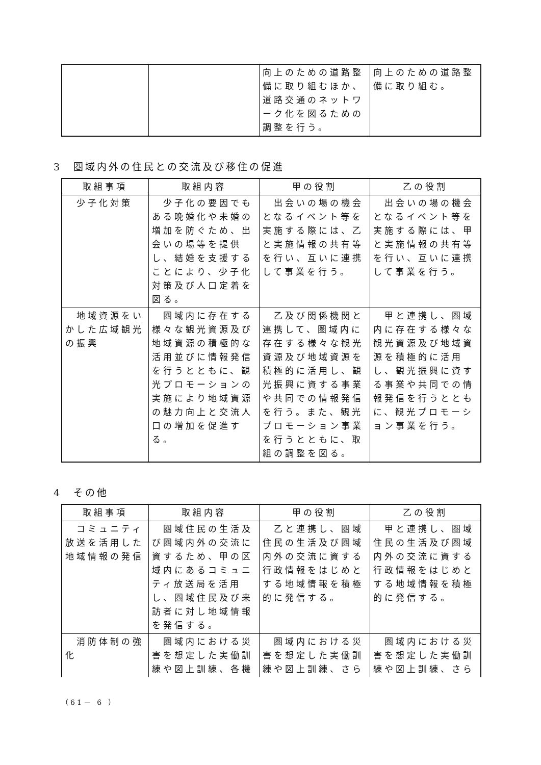| | | 向上のための道路整備に取り組むほか、道路交通のネットワーク化を図るための調整を行う。 | 向上のための道路整備に取り組む。 |
3　圏域内外の住民との交流及び移住の促進
| 取組事項 | 取組内容 | 甲の役割 | 乙の役割 |
| --- | --- | --- | --- |
| 少子化対策 | 少子化の要因でもある晩婚化や未婚の増加を防ぐため、出会いの場等を提供し、結婚を支援することにより、少子化対策及び人口定着を図る。 | 出会いの場の機会となるイベント等を実施する際には、乙と実施情報の共有等を行い、互いに連携して事業を行う。 | 出会いの場の機会となるイベント等を実施する際には、甲と実施情報の共有等を行い、互いに連携して事業を行う。 |
| 地域資源をいかした広域観光の振興 | 圏域内に存在する様々な観光資源及び地域資源の積極的な活用並びに情報発信を行うとともに、観光プロモーションの実施により地域資源の魅力向上と交流人口の増加を促進する。 | 乙及び関係機関と連携して、圏域内に存在する様々な観光資源及び地域資源を積極的に活用し、観光振興に資する事業や共同での情報発信を行う。また、観光プロモーション事業を行うとともに、取組の調整を図る。 | 甲と連携し、圏域内に存在する様々な観光資源及び地域資源を積極的に活用し、観光振興に資する事業や共同での情報発信を行うとともに、観光プロモーション事業を行う。 |
4　その他
| 取組事項 | 取組内容 | 甲の役割 | 乙の役割 |
| --- | --- | --- | --- |
| コミュニティ放送を活用した地域情報の発信 | 圏域住民の生活及び圏域内外の交流に資するため、甲の区域内にあるコミュニティ放送局を活用し、圏域住民及び来訪者に対し地域情報を発信する。 | 乙と連携し、圏域住民の生活及び圏域内外の交流に資する行政情報をはじめとする地域情報を積極的に発信する。 | 甲と連携し、圏域住民の生活及び圏域内外の交流に資する行政情報をはじめとする地域情報を積極的に発信する。 |
| 消防体制の強化 | 圏域内における災害を想定した実働訓練や図上訓練、各機 | 圏域内における災害を想定した実働訓練や図上訓練、さら | 圏域内における災害を想定した実働訓練や図上訓練、さら |
（61－ 6 ）